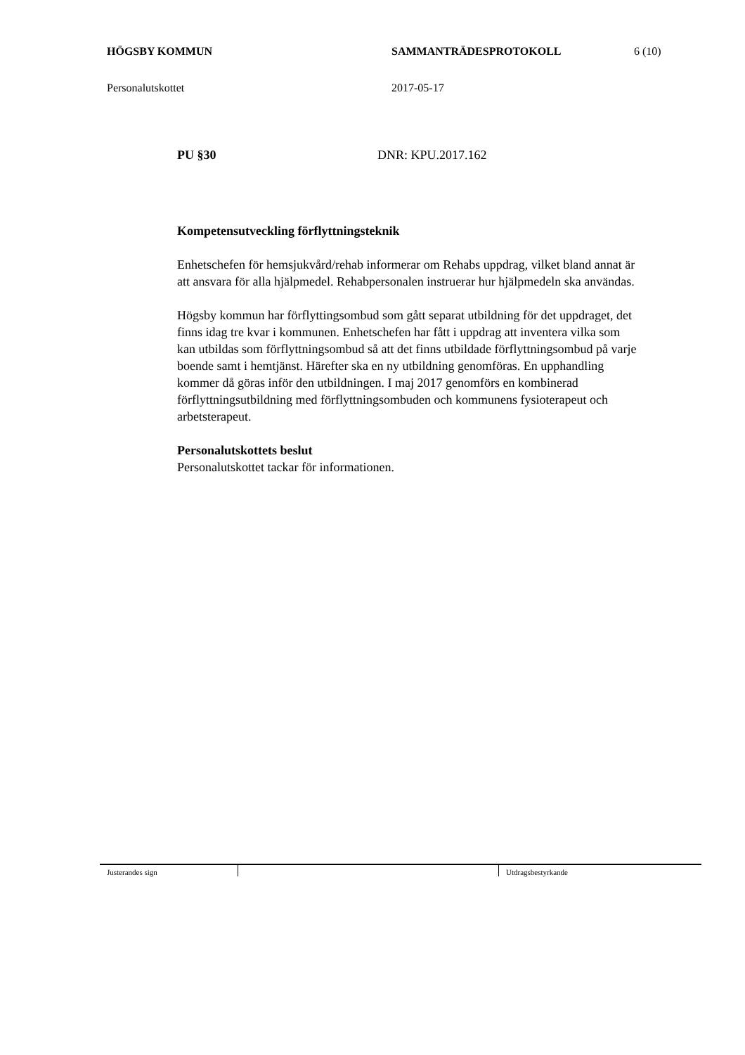HÖGSBY KOMMUN SAMMANTRÄDESPROTOKOLL 6 (10)
Personalutskottet 2017-05-17
PU §30 DNR: KPU.2017.162
Kompetensutveckling förflyttningsteknik
Enhetschefen för hemsjukvård/rehab informerar om Rehabs uppdrag, vilket bland annat är att ansvara för alla hjälpmedel. Rehabpersonalen instruerar hur hjälpmedeln ska användas.
Högsby kommun har förflyttingsombud som gått separat utbildning för det uppdraget, det finns idag tre kvar i kommunen. Enhetschefen har fått i uppdrag att inventera vilka som kan utbildas som förflyttningsombud så att det finns utbildade förflyttningsombud på varje boende samt i hemtjänst. Härefter ska en ny utbildning genomföras. En upphandling kommer då göras inför den utbildningen. I maj 2017 genomförs en kombinerad förflyttningsutbildning med förflyttningsombuden och kommunens fysioterapeut och arbetsterapeut.
Personalutskottets beslut
Personalutskottet tackar för informationen.
Justerandes sign Utdragsbestyrkande